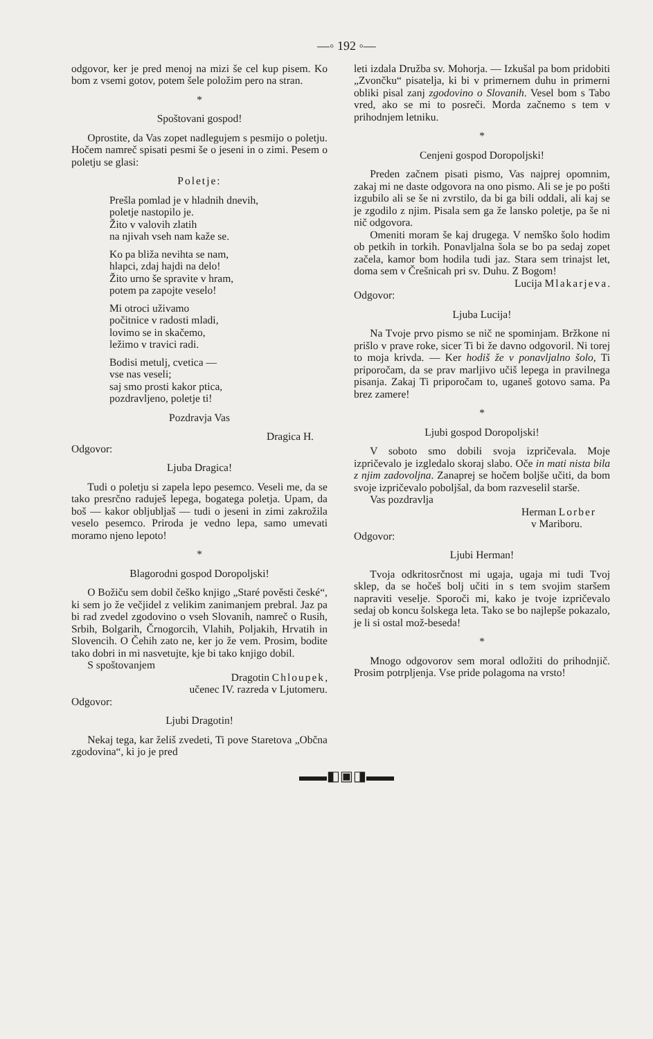—◦ 192 ◦—
odgovor, ker je pred menoj na mizi še cel kup pisem. Ko bom z vsemi gotov, potem šele položim pero na stran.
*
Spoštovani gospod!
Oprostite, da Vas zopet nadlegujem s pesmijo o poletju. Hočem namreč spisati pesmi še o jeseni in o zimi. Pesem o poletju se glasi:
Poletje:
Prešla pomlad je v hladnih dnevih,
poletje nastopilo je.
Žito v valovih zlatih
na njivah vseh nam kaže se.
Ko pa bliža nevihta se nam,
hlapci, zdaj hajdi na delo!
Žito urno še spravite v hram,
potem pa zapojte veselo!
Mi otroci uživamo
počitnice v radosti mladi,
lovimo se in skačemo,
ležimo v travici radi.
Bodisi metulj, cvetica —
vse nas veseli;
saj smo prosti kakor ptica,
pozdravljeno, poletje ti!
Pozdravja Vas
Dragica H.
Odgovor:
Ljuba Dragica!
Tudi o poletju si zapela lepo pesemco. Veseli me, da se tako presrčno raduješ lepega, bogatega poletja. Upam, da boš — kakor obljubljaš — tudi o jeseni in zimi zakrožila veselo pesemco. Priroda je vedno lepa, samo umevati moramo njeno lepoto!
*
Blagorodni gospod Doropoljski!
O Božiču sem dobil češko knjigo „Staré pověsti české“, ki sem jo že večjidel z velikim zanimanjem prebral. Jaz pa bi rad zvedel zgodovino o vseh Slovanih, namreč o Rusih, Srbih, Bolgarih, Črnogorcih, Vlahih, Poljakih, Hrvatih in Slovencih. O Čehih zato ne, ker jo že vem. Prosim, bodite tako dobri in mi nasvetujte, kje bi tako knjigo dobil.
S spoštovanjem
Dragotin Chloupek,
učenec IV. razreda v Ljutomeru.
Odgovor:
Ljubi Dragotin!
Nekaj tega, kar želiš zvedeti, Ti pove Staretova „Občna zgodovina“, ki jo je pred
leti izdala Družba sv. Mohorja. — Izkušal pa bom pridobiti „Zvončku“ pisatelja, ki bi v primernem duhu in primerni obliki pisal zanj zgodovino o Slovanih. Vesel bom s Tabo vred, ako se mi to posreči. Morda začnemo s tem v prihodnjem letniku.
*
Cenjeni gospod Doropoljski!
Preden začnem pisati pismo, Vas najprej opomnim, zakaj mi ne daste odgovora na ono pismo. Ali se je po pošti izgubilo ali se še ni zvrstilo, da bi ga bili oddali, ali kaj se je zgodilo z njim. Pisala sem ga že lansko poletje, pa še ni nič odgovora.
Omeniti moram še kaj drugega. V nemško šolo hodim ob petkih in torkih. Ponavljalna šola se bo pa sedaj zopet začela, kamor bom hodila tudi jaz. Stara sem trinajst let, doma sem v Črešnicah pri sv. Duhu. Z Bogom!
Lucija Mlakarjeva.
Odgovor:
Ljuba Lucija!
Na Tvoje prvo pismo se nič ne spominjam. Bržkone ni prišlo v prave roke, sicer Ti bi že davno odgovoril. Ni torej to moja krivda. — Ker hodiš že v ponavljalno šolo, Ti priporočam, da se prav marljivo učiš lepega in pravilnega pisanja. Zakaj Ti priporočam to, uganeš gotovo sama. Pa brez zamere!
*
Ljubi gospod Doropoljski!
V soboto smo dobili svoja izpričevala. Moje izpričevalo je izgledalo skoraj slabo. Oče in mati nista bila z njim zadovoljna. Zanaprej se hočem boljše učiti, da bom svoje izpričevalo poboljšal, da bom razveselil starše.
Vas pozdravlja
Herman Lorber
v Mariboru.
Odgovor:
Ljubi Herman!
Tvoja odkritosrčnost mi ugaja, ugaja mi tudi Tvoj sklep, da se hočeš bolj učiti in s tem svojim staršem napraviti veselje. Sporoči mi, kako je tvoje izpričevalo sedaj ob koncu šolskega leta. Tako se bo najlepše pokazalo, je li si ostal mož-beseda!
*
Mnogo odgovorov sem moral odložiti do prihodnjič. Prosim potrpljenja. Vse pride polagoma na vrsto!
▬▬◧▣◨▬▬